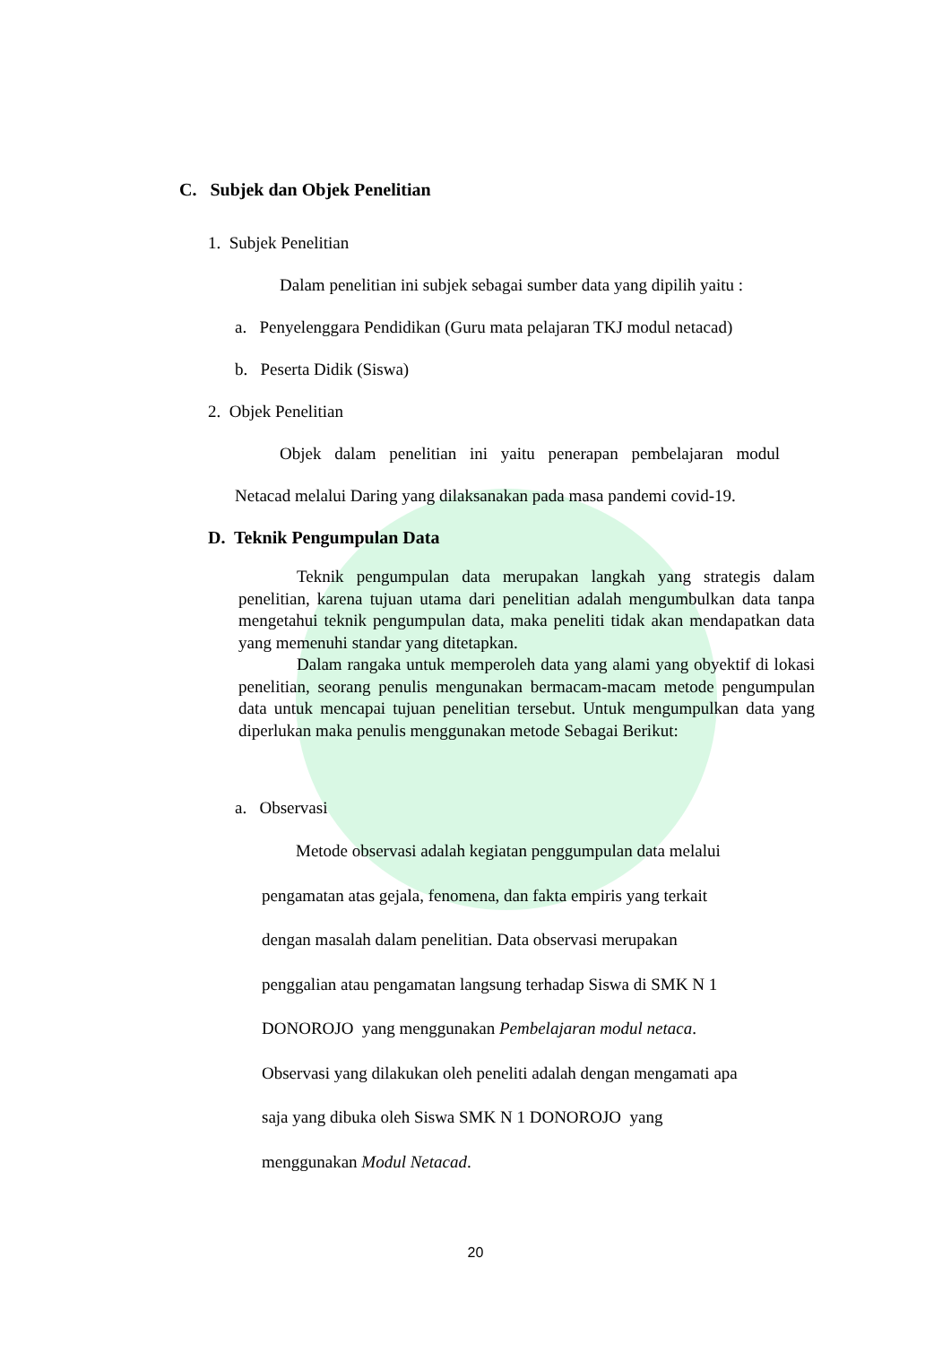C. Subjek dan Objek Penelitian
1. Subjek Penelitian
Dalam penelitian ini subjek sebagai sumber data yang dipilih yaitu :
a. Penyelenggara Pendidikan (Guru mata pelajaran TKJ modul netacad)
b. Peserta Didik (Siswa)
2. Objek Penelitian
Objek dalam penelitian ini yaitu penerapan pembelajaran modul
Netacad melalui Daring yang dilaksanakan pada masa pandemi covid-19.
D. Teknik Pengumpulan Data
Teknik pengumpulan data merupakan langkah yang strategis dalam penelitian, karena tujuan utama dari penelitian adalah mengumbulkan data tanpa mengetahui teknik pengumpulan data, maka peneliti tidak akan mendapatkan data yang memenuhi standar yang ditetapkan.
Dalam rangaka untuk memperoleh data yang alami yang obyektif di lokasi penelitian, seorang penulis mengunakan bermacam-macam metode pengumpulan data untuk mencapai tujuan penelitian tersebut. Untuk mengumpulkan data yang diperlukan maka penulis menggunakan metode Sebagai Berikut:
a. Observasi
Metode observasi adalah kegiatan penggumpulan data melalui
pengamatan atas gejala, fenomena, dan fakta empiris yang terkait
dengan masalah dalam penelitian. Data observasi merupakan
penggalian atau pengamatan langsung terhadap Siswa di SMK N 1
DONOROJO yang menggunakan Pembelajaran modul netaca.
Observasi yang dilakukan oleh peneliti adalah dengan mengamati apa
saja yang dibuka oleh Siswa SMK N 1 DONOROJO yang
menggunakan Modul Netacad.
20